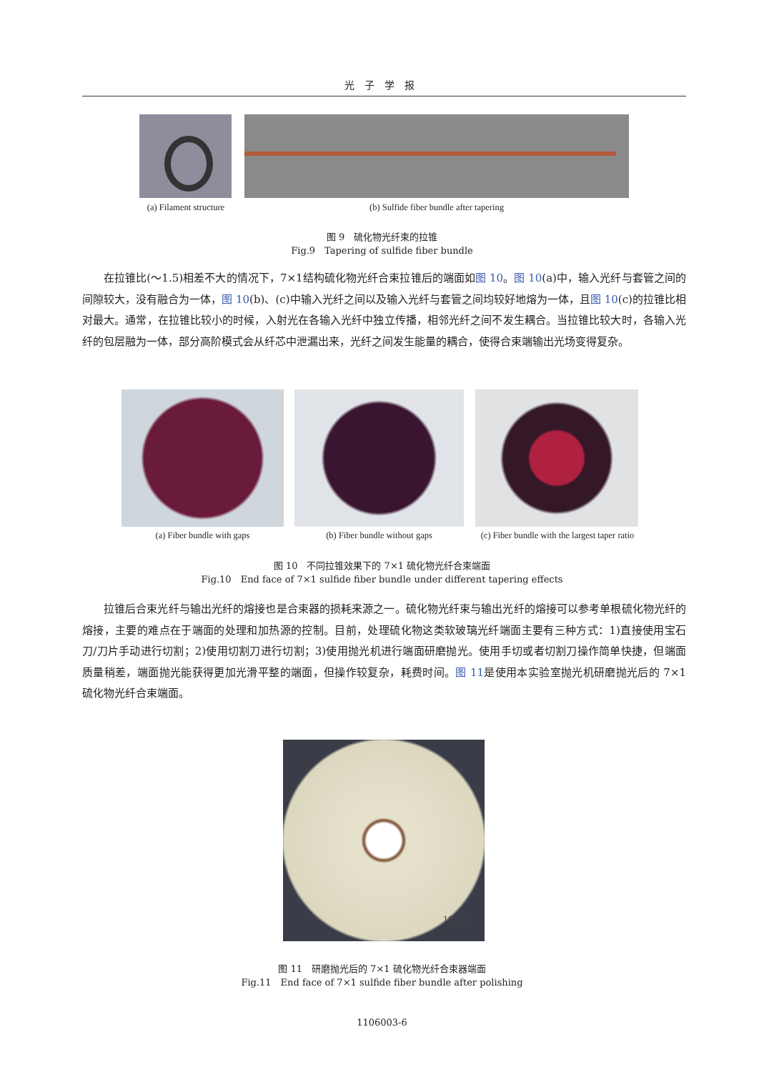光子学报
(a) Filament structure
(b) Sulfide fiber bundle after tapering
图 9　硫化物光纤束的拉锥
Fig.9　Tapering of sulfide fiber bundle
在拉锥比(～1.5)相差不大的情况下，7×1结构硫化物光纤合束拉锥后的端面如图 10。图 10(a)中，输入光纤与套管之间的间隙较大，没有融合为一体，图 10(b)、(c)中输入光纤之间以及输入光纤与套管之间均较好地熔为一体，且图 10(c)的拉锥比相对最大。通常，在拉锥比较小的时候，入射光在各输入光纤中独立传播，相邻光纤之间不发生耦合。当拉锥比较大时，各输入光纤的包层融为一体，部分高阶模式会从纤芯中泄漏出来，光纤之间发生能量的耦合，使得合束端输出光场变得复杂。
(a) Fiber bundle with gaps (b) Fiber bundle without gaps
(c) Fiber bundle with the largest taper ratio
图 10　不同拉锥效果下的 7×1 硫化物光纤合束端面
Fig.10　End face of 7×1 sulfide fiber bundle under different tapering effects
拉锥后合束光纤与输出光纤的熔接也是合束器的损耗来源之一。硫化物光纤束与输出光纤的熔接可以参考单根硫化物光纤的熔接，主要的难点在于端面的处理和加热源的控制。目前，处理硫化物这类软玻璃光纤端面主要有三种方式：1)直接使用宝石刀/刀片手动进行切割；2)使用切割刀进行切割；3)使用抛光机进行端面研磨抛光。使用手切或者切割刀操作简单快捷，但端面质量稍差，端面抛光能获得更加光滑平整的端面，但操作较复杂，耗费时间。图 11是使用本实验室抛光机研磨抛光后的 7×1 硫化物光纤合束端面。
100 μm
图 11　研磨抛光后的 7×1 硫化物光纤合束器端面
Fig.11　End face of 7×1 sulfide fiber bundle after polishing
1106003-6